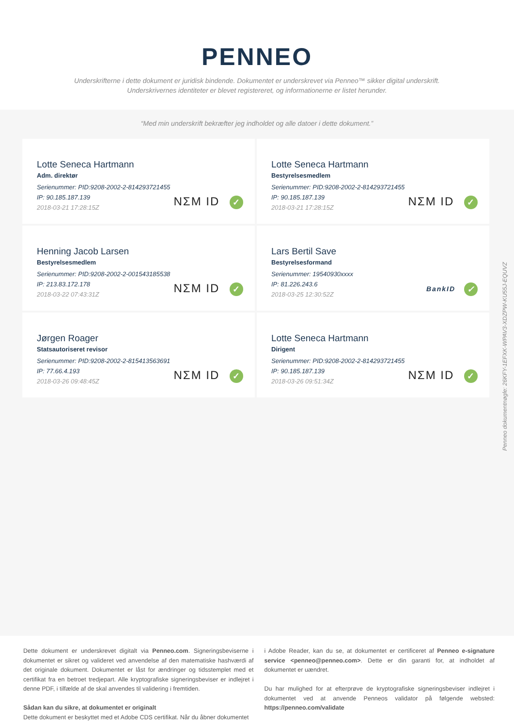PENNEO
Underskrifterne i dette dokument er juridisk bindende. Dokumentet er underskrevet via Penneo™ sikker digital underskrift.
Underskrivernes identiteter er blevet registereret, og informationerne er listet herunder.
“Med min underskrift bekræfter jeg indholdet og alle datoer i dette dokument.”
Lotte Seneca Hartmann
Adm. direktør
Serienummer: PID:9208-2002-2-814293721455
IP: 90.185.187.139
2018-03-21 17:28:15Z
NΣM ID ✓
Lotte Seneca Hartmann
Bestyrelsesmedlem
Serienummer: PID:9208-2002-2-814293721455
IP: 90.185.187.139
2018-03-21 17:28:15Z
NΣM ID ✓
Henning Jacob Larsen
Bestyrelsesmedlem
Serienummer: PID:9208-2002-2-001543185538
IP: 213.83.172.178
2018-03-22 07:43:31Z
NΣM ID ✓
Lars Bertil Save
Bestyrelsesformand
Serienummer: 19540930xxxx
IP: 81.226.243.6
2018-03-25 12:30:52Z
BankID ✓
Jørgen Roager
Statsautoriseret revisor
Serienummer: PID:9208-2002-2-815413563691
IP: 77.66.4.193
2018-03-26 09:48:45Z
NΣM ID ✓
Lotte Seneca Hartmann
Dirigent
Serienummer: PID:9208-2002-2-814293721455
IP: 90.185.187.139
2018-03-26 09:51:34Z
NΣM ID ✓
Penneo dokumentnøgle: 26KFY-1EFXK-WPAV3-XDZPW-KU55J-EQUVZ
Dette dokument er underskrevet digitalt via Penneo.com. Signeringsbeviserne i dokumentet er sikret og valideret ved anvendelse af den matematiske hashværdi af det originale dokument. Dokumentet er låst for ændringer og tidsstemplet med et certifikat fra en betroet tredjepart. Alle kryptografiske signeringsbeviser er indlejret i denne PDF, i tilfælde af de skal anvendes til validering i fremtiden.
Sådan kan du sikre, at dokumentet er originalt
Dette dokument er beskyttet med et Adobe CDS certifikat. Når du åbner dokumentet
i Adobe Reader, kan du se, at dokumentet er certificeret af Penneo e-signature service <penneo@penneo.com>. Dette er din garanti for, at indholdet af dokumentet er uændret.
Du har mulighed for at efterprøve de kryptografiske signeringsbeviser indlejret i dokumentet ved at anvende Penneos validator på følgende websted: https://penneo.com/validate